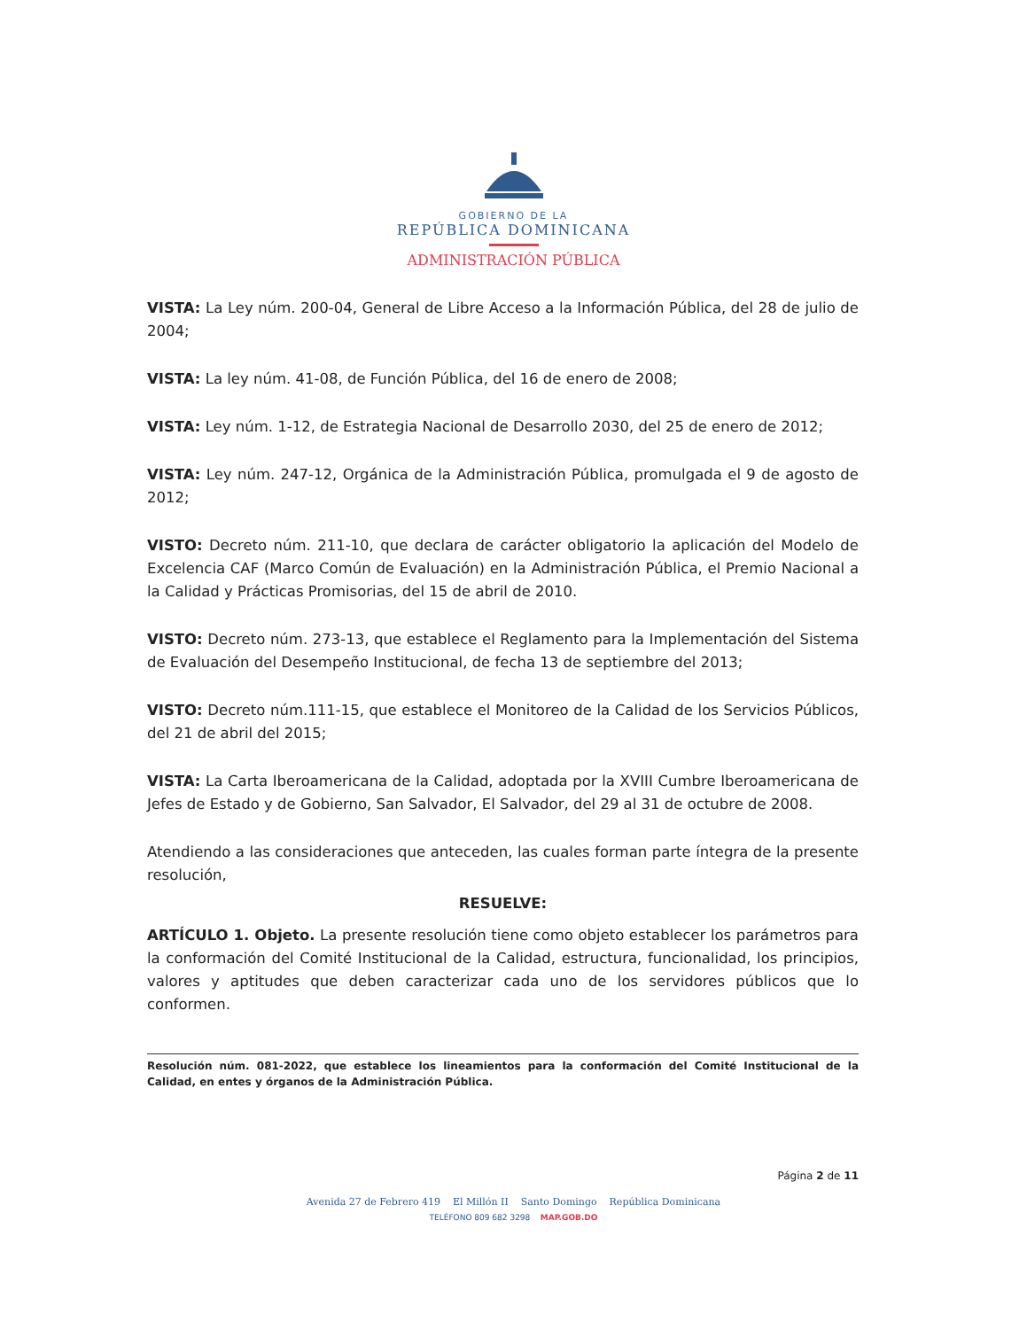GOBIERNO DE LA
REPÚBLICA DOMINICANA
ADMINISTRACIÓN PÚBLICA
VISTA: La Ley núm. 200-04, General de Libre Acceso a la Información Pública, del 28 de julio de 2004;
VISTA: La ley núm. 41-08, de Función Pública, del 16 de enero de 2008;
VISTA: Ley núm. 1-12, de Estrategia Nacional de Desarrollo 2030, del 25 de enero de 2012;
VISTA: Ley núm. 247-12, Orgánica de la Administración Pública, promulgada el 9 de agosto de 2012;
VISTO: Decreto núm. 211-10, que declara de carácter obligatorio la aplicación del Modelo de Excelencia CAF (Marco Común de Evaluación) en la Administración Pública, el Premio Nacional a la Calidad y Prácticas Promisorias, del 15 de abril de 2010.
VISTO: Decreto núm. 273-13, que establece el Reglamento para la Implementación del Sistema de Evaluación del Desempeño Institucional, de fecha 13 de septiembre del 2013;
VISTO: Decreto núm.111-15, que establece el Monitoreo de la Calidad de los Servicios Públicos, del 21 de abril del 2015;
VISTA: La Carta Iberoamericana de la Calidad, adoptada por la XVIII Cumbre Iberoamericana de Jefes de Estado y de Gobierno, San Salvador, El Salvador, del 29 al 31 de octubre de 2008.
Atendiendo a las consideraciones que anteceden, las cuales forman parte íntegra de la presente resolución,
RESUELVE:
ARTÍCULO 1. Objeto. La presente resolución tiene como objeto establecer los parámetros para la conformación del Comité Institucional de la Calidad, estructura, funcionalidad, los principios, valores y aptitudes que deben caracterizar cada uno de los servidores públicos que lo conformen.
Resolución núm. 081-2022, que establece los lineamientos para la conformación del Comité Institucional de la Calidad, en entes y órganos de la Administración Pública.
Página 2 de 11
Avenida 27 de Febrero 419 El Millón II Santo Domingo República Dominicana
TELÉFONO 809 682 3298 MAP.GOB.DO